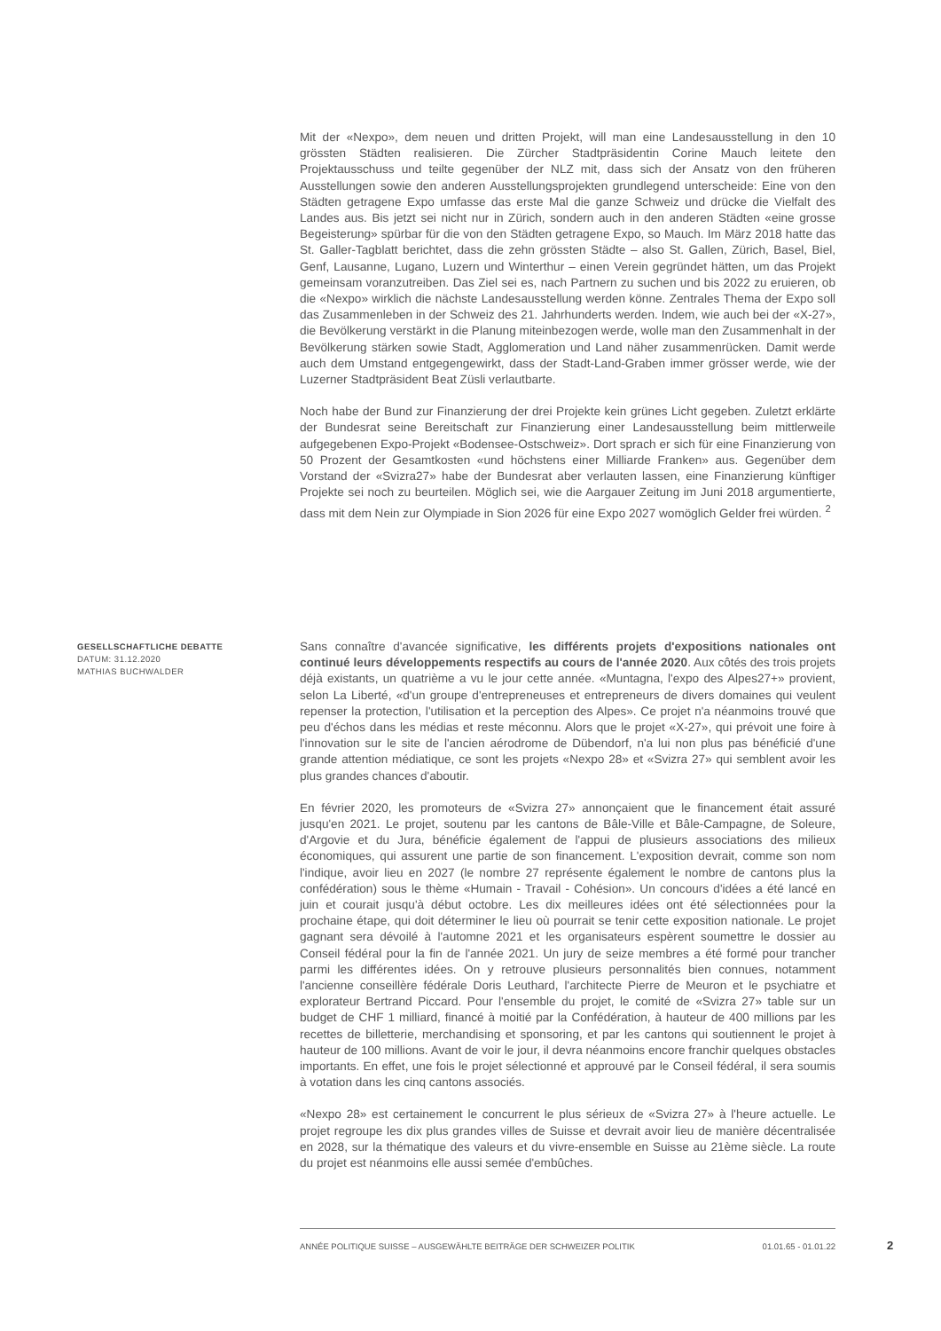Mit der «Nexpo», dem neuen und dritten Projekt, will man eine Landesausstellung in den 10 grössten Städten realisieren. Die Zürcher Stadtpräsidentin Corine Mauch leitete den Projektausschuss und teilte gegenüber der NLZ mit, dass sich der Ansatz von den früheren Ausstellungen sowie den anderen Ausstellungsprojekten grundlegend unterscheide: Eine von den Städten getragene Expo umfasse das erste Mal die ganze Schweiz und drücke die Vielfalt des Landes aus. Bis jetzt sei nicht nur in Zürich, sondern auch in den anderen Städten «eine grosse Begeisterung» spürbar für die von den Städten getragene Expo, so Mauch. Im März 2018 hatte das St. Galler-Tagblatt berichtet, dass die zehn grössten Städte – also St. Gallen, Zürich, Basel, Biel, Genf, Lausanne, Lugano, Luzern und Winterthur – einen Verein gegründet hätten, um das Projekt gemeinsam voranzutreiben. Das Ziel sei es, nach Partnern zu suchen und bis 2022 zu eruieren, ob die «Nexpo» wirklich die nächste Landesausstellung werden könne. Zentrales Thema der Expo soll das Zusammenleben in der Schweiz des 21. Jahrhunderts werden. Indem, wie auch bei der «X-27», die Bevölkerung verstärkt in die Planung miteinbezogen werde, wolle man den Zusammenhalt in der Bevölkerung stärken sowie Stadt, Agglomeration und Land näher zusammenrücken. Damit werde auch dem Umstand entgegengewirkt, dass der Stadt-Land-Graben immer grösser werde, wie der Luzerner Stadtpräsident Beat Züsli verlautbarte.
Noch habe der Bund zur Finanzierung der drei Projekte kein grünes Licht gegeben. Zuletzt erklärte der Bundesrat seine Bereitschaft zur Finanzierung einer Landesausstellung beim mittlerweile aufgegebenen Expo-Projekt «Bodensee-Ostschweiz». Dort sprach er sich für eine Finanzierung von 50 Prozent der Gesamtkosten «und höchstens einer Milliarde Franken» aus. Gegenüber dem Vorstand der «Svizra27» habe der Bundesrat aber verlauten lassen, eine Finanzierung künftiger Projekte sei noch zu beurteilen. Möglich sei, wie die Aargauer Zeitung im Juni 2018 argumentierte, dass mit dem Nein zur Olympiade in Sion 2026 für eine Expo 2027 womöglich Gelder frei würden. <sup>2</sup>
GESELLSCHAFTLICHE DEBATTE
DATUM: 31.12.2020
MATHIAS BUCHWALDER
Sans connaître d'avancée significative, les différents projets d'expositions nationales ont continué leurs développements respectifs au cours de l'année 2020. Aux côtés des trois projets déjà existants, un quatrième a vu le jour cette année. «Muntagna, l'expo des Alpes27+» provient, selon La Liberté, «d'un groupe d'entrepreneuses et entrepreneurs de divers domaines qui veulent repenser la protection, l'utilisation et la perception des Alpes». Ce projet n'a néanmoins trouvé que peu d'échos dans les médias et reste méconnu. Alors que le projet «X-27», qui prévoit une foire à l'innovation sur le site de l'ancien aérodrome de Dübendorf, n'a lui non plus pas bénéficié d'une grande attention médiatique, ce sont les projets «Nexpo 28» et «Svizra 27» qui semblent avoir les plus grandes chances d'aboutir.
En février 2020, les promoteurs de «Svizra 27» annonçaient que le financement était assuré jusqu'en 2021. Le projet, soutenu par les cantons de Bâle-Ville et Bâle-Campagne, de Soleure, d'Argovie et du Jura, bénéficie également de l'appui de plusieurs associations des milieux économiques, qui assurent une partie de son financement. L'exposition devrait, comme son nom l'indique, avoir lieu en 2027 (le nombre 27 représente également le nombre de cantons plus la confédération) sous le thème «Humain - Travail - Cohésion». Un concours d'idées a été lancé en juin et courait jusqu'à début octobre. Les dix meilleures idées ont été sélectionnées pour la prochaine étape, qui doit déterminer le lieu où pourrait se tenir cette exposition nationale. Le projet gagnant sera dévoilé à l'automne 2021 et les organisateurs espèrent soumettre le dossier au Conseil fédéral pour la fin de l'année 2021. Un jury de seize membres a été formé pour trancher parmi les différentes idées. On y retrouve plusieurs personnalités bien connues, notamment l'ancienne conseillère fédérale Doris Leuthard, l'architecte Pierre de Meuron et le psychiatre et explorateur Bertrand Piccard. Pour l'ensemble du projet, le comité de «Svizra 27» table sur un budget de CHF 1 milliard, financé à moitié par la Confédération, à hauteur de 400 millions par les recettes de billetterie, merchandising et sponsoring, et par les cantons qui soutiennent le projet à hauteur de 100 millions. Avant de voir le jour, il devra néanmoins encore franchir quelques obstacles importants. En effet, une fois le projet sélectionné et approuvé par le Conseil fédéral, il sera soumis à votation dans les cinq cantons associés.
«Nexpo 28» est certainement le concurrent le plus sérieux de «Svizra 27» à l'heure actuelle. Le projet regroupe les dix plus grandes villes de Suisse et devrait avoir lieu de manière décentralisée en 2028, sur la thématique des valeurs et du vivre-ensemble en Suisse au 21ème siècle. La route du projet est néanmoins elle aussi semée d'embûches.
ANNÉE POLITIQUE SUISSE – AUSGEWÄHLTE BEITRÄGE DER SCHWEIZER POLITIK 01.01.65 - 01.01.22
2